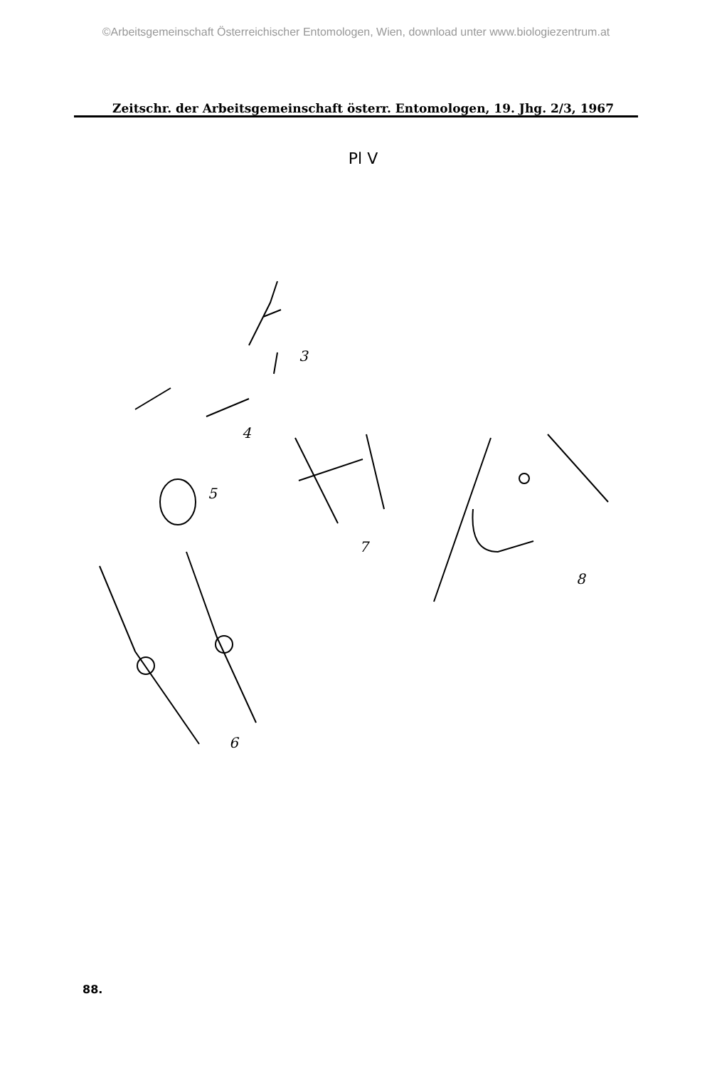©Arbeitsgemeinschaft Österreichischer Entomologen, Wien, download unter www.biologiezentrum.at
Zeitschr. der Arbeitsgemeinschaft österr. Entomologen, 19. Jhg. 2/3, 1967
Pl V
3
4
5
6
7
8
88.